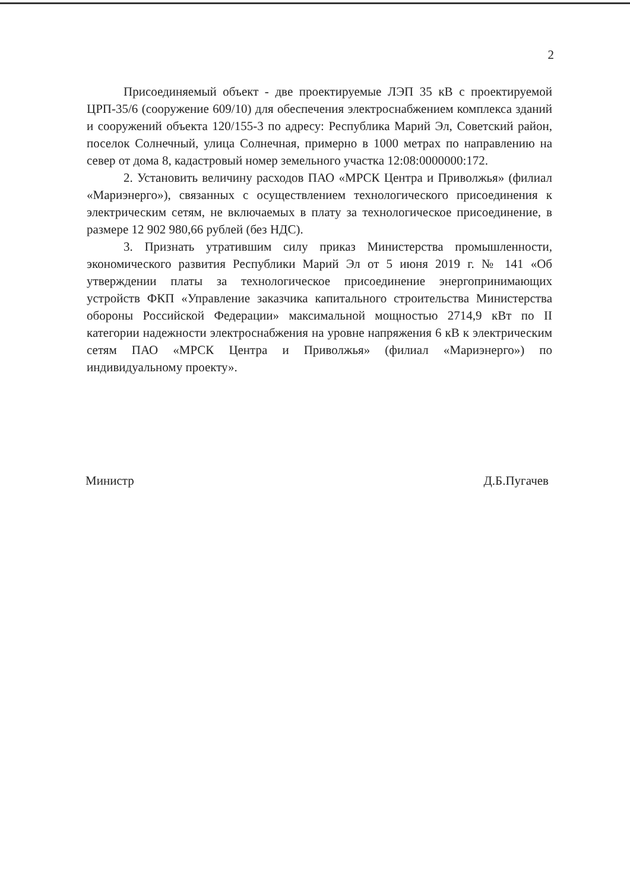2
Присоединяемый объект - две проектируемые ЛЭП 35 кВ с проектируемой ЦРП-35/6 (сооружение 609/10) для обеспечения электроснабжением комплекса зданий и сооружений объекта 120/155-3 по адресу: Республика Марий Эл, Советский район, поселок Солнечный, улица Солнечная, примерно в 1000 метрах по направлению на север от дома 8, кадастровый номер земельного участка 12:08:0000000:172.
2. Установить величину расходов ПАО «МРСК Центра и Приволжья» (филиал «Мариэнерго»), связанных с осуществлением технологического присоединения к электрическим сетям, не включаемых в плату за технологическое присоединение, в размере 12 902 980,66 рублей (без НДС).
3. Признать утратившим силу приказ Министерства промышленности, экономического развития Республики Марий Эл от 5 июня 2019 г. № 141 «Об утверждении платы за технологическое присоединение энергопринимающих устройств ФКП «Управление заказчика капитального строительства Министерства обороны Российской Федерации» максимальной мощностью 2714,9 кВт по II категории надежности электроснабжения на уровне напряжения 6 кВ к электрическим сетям ПАО «МРСК Центра и Приволжья» (филиал «Мариэнерго») по индивидуальному проекту».
Министр Д.Б.Пугачев